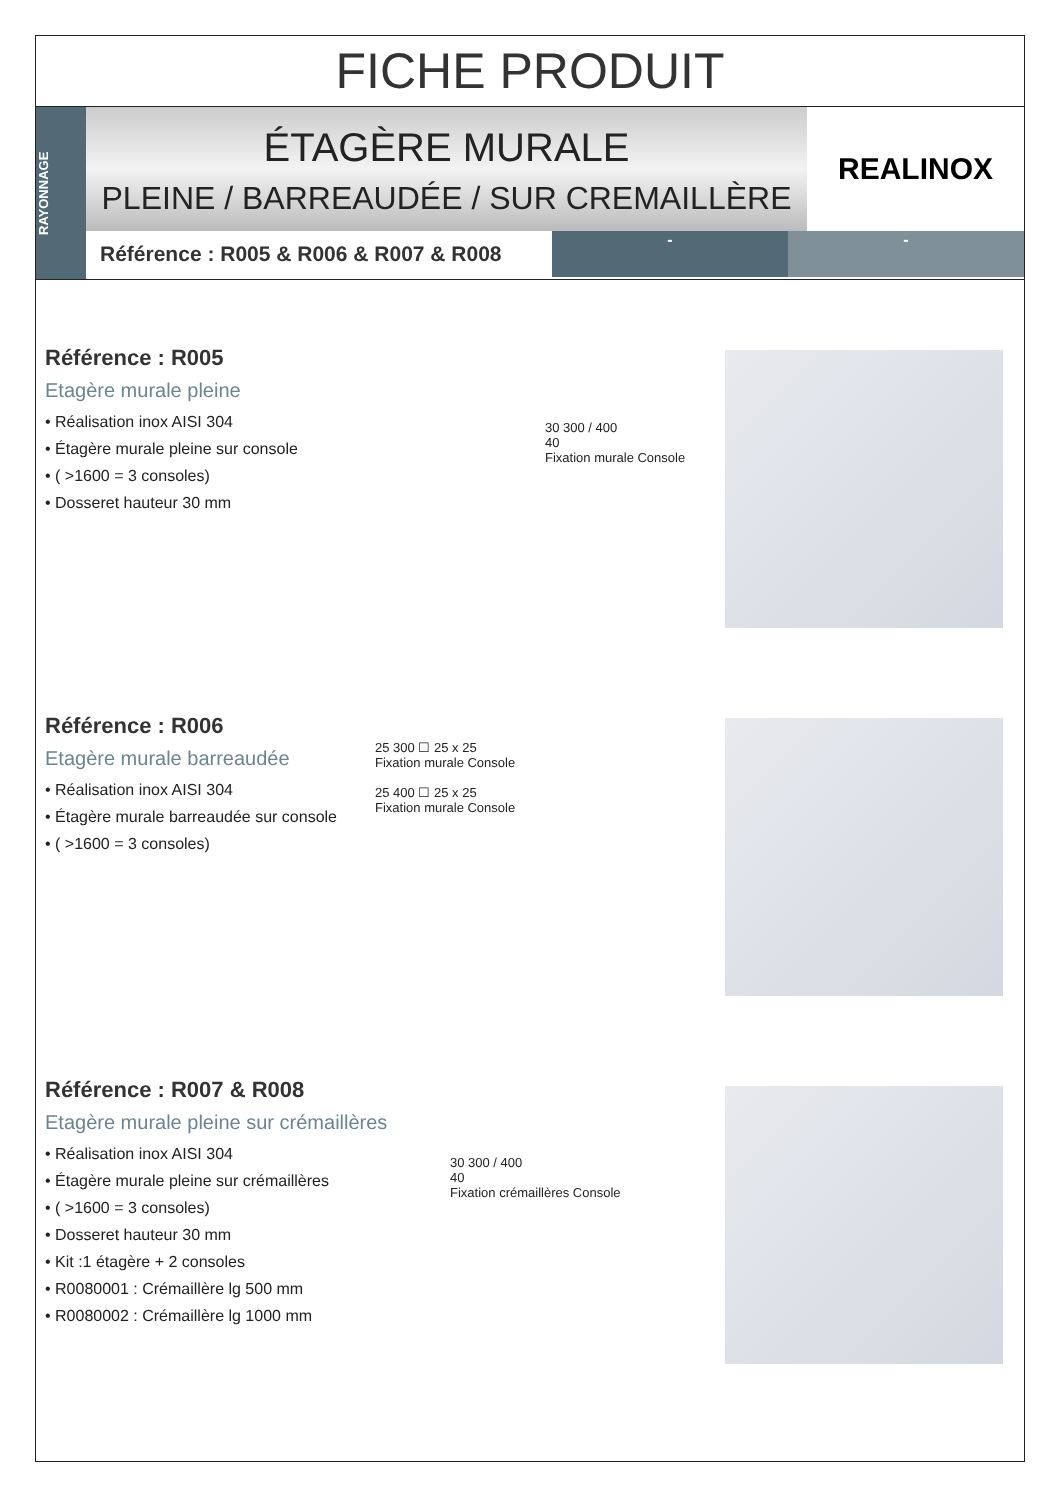FICHE PRODUIT
RAYONNAGE
ÉTAGÈRE MURALE
PLEINE / BARREAUDÉE / SUR CREMAILLÈRE
REALINOX
Référence : R005 & R006 & R007 & R008
- -
Référence : R005
Etagère murale pleine
• Réalisation inox AISI 304
• Étagère murale pleine sur console
• ( >1600 = 3 consoles)
• Dosseret hauteur 30 mm
30 300 / 400
40
Fixation murale Console
Référence : R006
Etagère murale barreaudée
• Réalisation inox AISI 304
• Étagère murale barreaudée sur console
• ( >1600 = 3 consoles)
25 300 ☐ 25 x 25
Fixation murale Console
25 400 ☐ 25 x 25
Fixation murale Console
Référence : R007 & R008
Etagère murale pleine sur crémaillères
• Réalisation inox AISI 304
• Étagère murale pleine sur crémaillères
• ( >1600 = 3 consoles)
• Dosseret hauteur 30 mm
• Kit :1 étagère + 2 consoles
• R0080001 : Crémaillère lg 500 mm
• R0080002 : Crémaillère lg 1000 mm
30 300 / 400
40
Fixation crémaillères Console